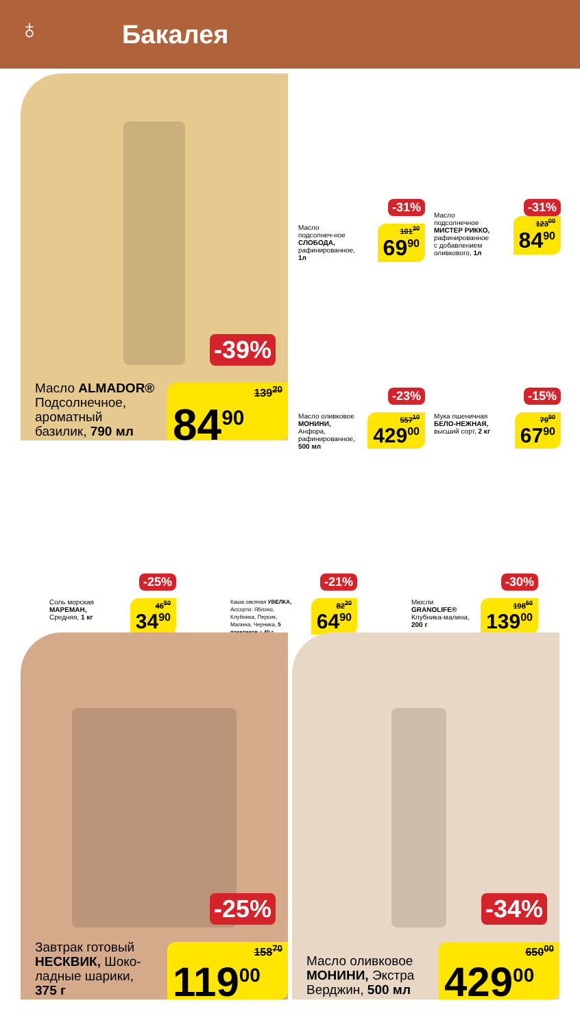♁
Бакалея
-39%
Масло ALMADOR®
Подсолнечное,
ароматный
базилик, 790 мл
139<sup>20</sup> 84<sup>90</sup>
-31%
Масло подсолнеч-ное СЛОБОДА, рафинированное, 1л
101<sup>30</sup> 69<sup>90</sup>
-31%
Масло подсолнечное МИСТЕР РИККО, рафинированное с добавлением оливкового, 1л
123<sup>00</sup> 84<sup>90</sup>
-23%
Масло оливковое МОНИНИ, Анфора, рафинированное, 500 мл
557<sup>10</sup> 429<sup>00</sup>
-15%
Мука пшеничная БЕЛО-НЕЖНАЯ, высший сорт, 2 кг
79<sup>90</sup> 67<sup>90</sup>
-25%
Соль морская МАРЕМАН, Средняя, 1 кг
46<sup>50</sup> 34<sup>90</sup>
-21%
Каша овсяная УВЕЛКА, Ассорти: Яблоко, Клубника, Персик, Малина, Черника, 5 пакетиков х 40 г
82<sup>20</sup> 64<sup>90</sup>
-30%
Мюсли GRANOLIFE® Клубника-малина, 200 г
198<sup>60</sup> 139<sup>00</sup>
-25%
Завтрак готовый
НЕСКВИК, Шоко-
ладные шарики,
375 г
158<sup>70</sup> 119<sup>00</sup>
-34%
Масло оливковое
МОНИНИ, Экстра
Верджин, 500 мл
650<sup>00</sup> 429<sup>00</sup>